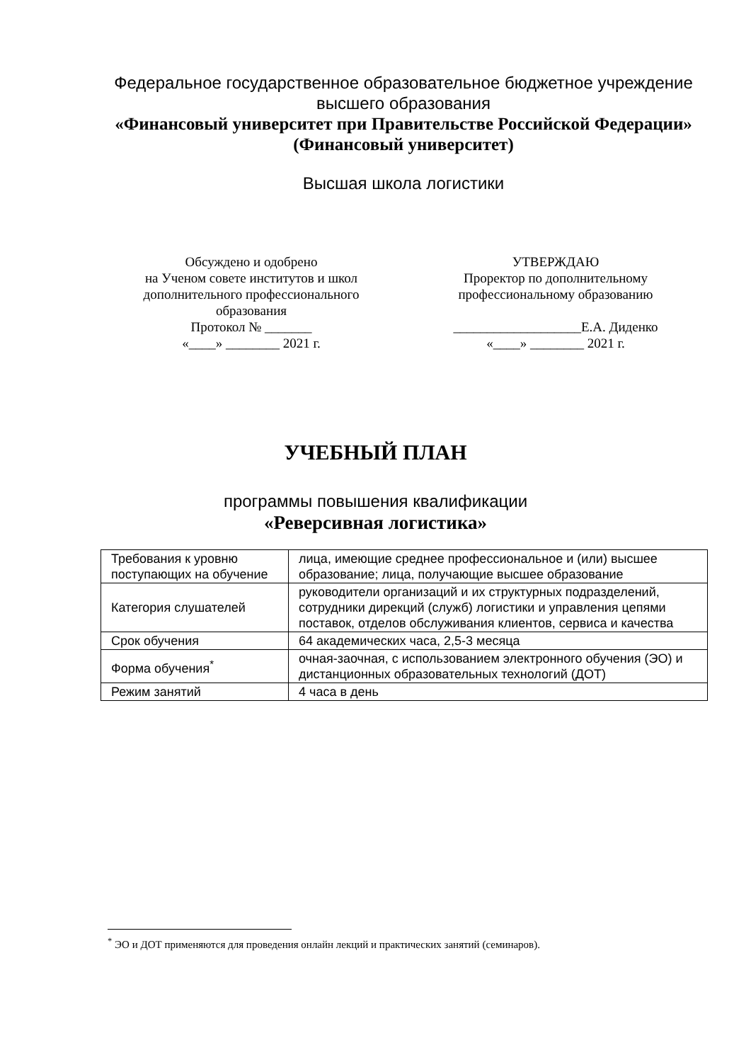Федеральное государственное образовательное бюджетное учреждение
высшего образования
«Финансовый университет при Правительстве Российской Федерации»
(Финансовый университет)
Высшая школа логистики
Обсуждено и одобрено
на Ученом совете институтов и школ
дополнительного профессионального
образования
Протокол № _______
«____» ________ 2021 г.
УТВЕРЖДАЮ
Проректор по дополнительному
профессиональному образованию
___________________Е.А. Диденко
«____» ________ 2021 г.
УЧЕБНЫЙ ПЛАН
программы повышения квалификации
«Реверсивная логистика»
| Требования к уровню поступающих на обучение | лица, имеющие среднее профессиональное и (или) высшее образование; лица, получающие высшее образование |
| Категория слушателей | руководители организаций и их структурных подразделений, сотрудники дирекций (служб) логистики и управления цепями поставок, отделов обслуживания клиентов, сервиса и качества |
| Срок обучения | 64 академических часа, 2,5-3 месяца |
| Форма обучения<sup>*</sup> | очная-заочная, с использованием электронного обучения (ЭО) и дистанционных образовательных технологий (ДОТ) |
| Режим занятий | 4 часа в день |
<sup>*</sup> ЭО и ДОТ применяются для проведения онлайн лекций и практических занятий (семинаров).